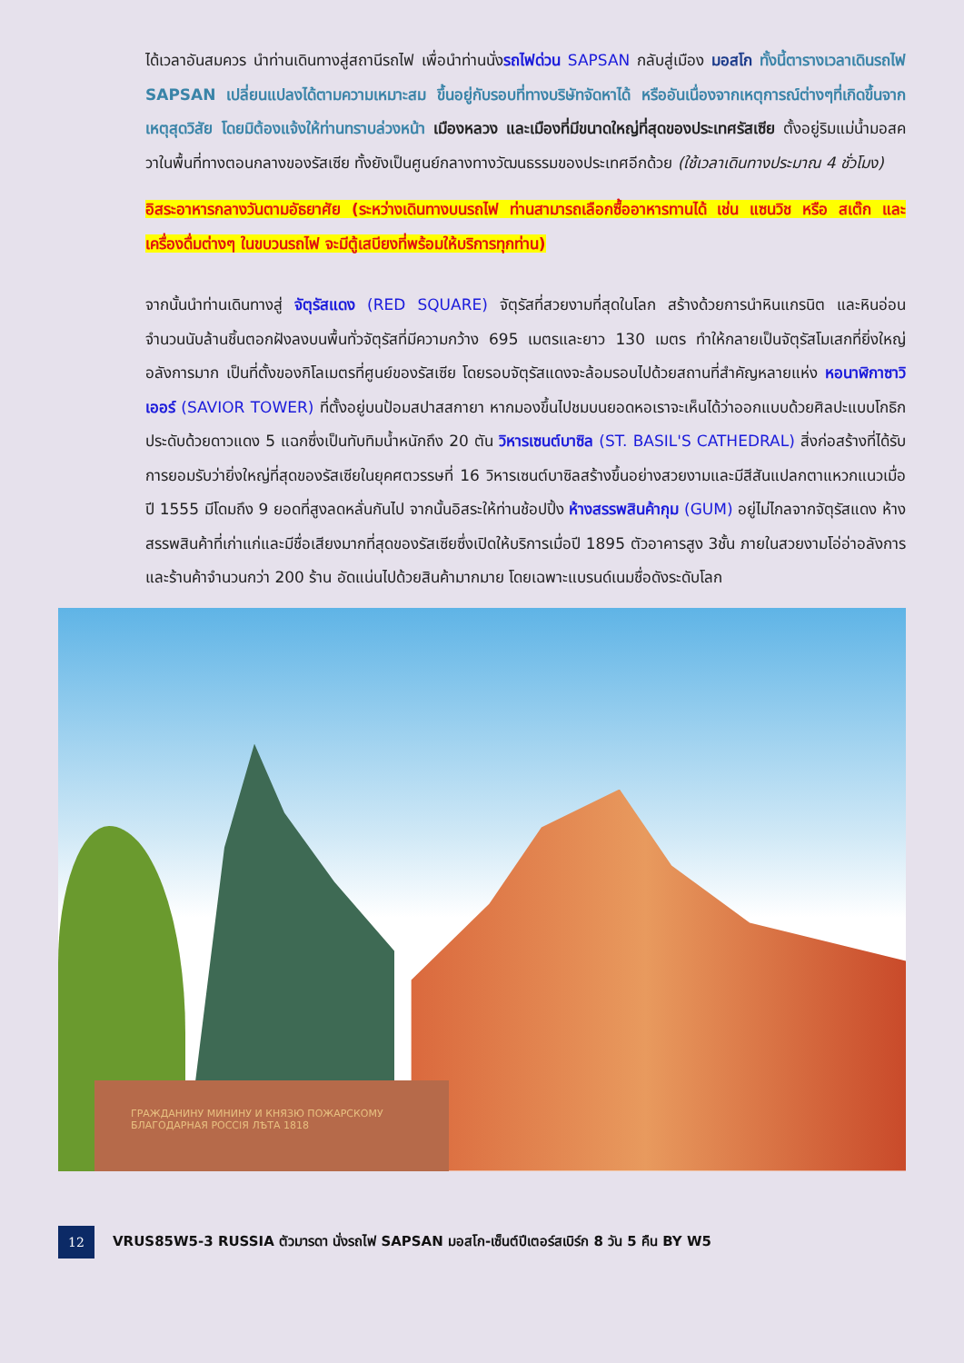ได้เวลาอันสมควร นำท่านเดินทางสู่สถานีรถไฟ เพื่อนำท่านนั่งรถไฟด่วน SAPSAN กลับสู่เมือง มอสโก ทั้งนี้ตารางเวลาเดินรถไฟ SAPSAN เปลี่ยนแปลงได้ตามความเหมาะสม ขึ้นอยู่กับรอบที่ทางบริษัทจัดหาได้ หรืออันเนื่องจากเหตุการณ์ต่างๆที่เกิดขึ้นจากเหตุสุดวิสัย โดยมิต้องแจ้งให้ท่านทราบล่วงหน้า เมืองหลวง และเมืองที่มีขนาดใหญ่ที่สุดของประเทศรัสเซีย ตั้งอยู่ริมแม่น้ำมอสควาในพื้นที่ทางตอนกลางของรัสเซีย ทั้งยังเป็นศูนย์กลางทางวัฒนธรรมของประเทศอีกด้วย (ใช้เวลาเดินทางประมาณ 4 ชั่วโมง)
อิสระอาหารกลางวันตามอัธยาศัย (ระหว่างเดินทางบนรถไฟ ท่านสามารถเลือกซื้ออาหารทานได้ เช่น แซนวิช หรือ สเต๊ก และเครื่องดื่มต่างๆ ในขบวนรถไฟ จะมีตู้เสบียงที่พร้อมให้บริการทุกท่าน)
จากนั้นนำท่านเดินทางสู่ จัตุรัสแดง (RED SQUARE) จัตุรัสที่สวยงามที่สุดในโลก สร้างด้วยการนำหินแกรนิต และหินอ่อนจำนวนนับล้านชิ้นตอกฝังลงบนพื้นทั่วจัตุรัสที่มีความกว้าง 695 เมตรและยาว 130 เมตร ทำให้กลายเป็นจัตุรัสโมเสกที่ยิ่งใหญ่อลังการมาก เป็นที่ตั้งของกิโลเมตรที่ศูนย์ของรัสเซีย โดยรอบจัตุรัสแดงจะล้อมรอบไปด้วยสถานที่สำคัญหลายแห่ง หอนาฬิกาซาวิเออร์ (SAVIOR TOWER) ที่ตั้งอยู่บนป้อมสปาสสกายา หากมองขึ้นไปชมบนยอดหอเราจะเห็นได้ว่าออกแบบด้วยศิลปะแบบโกธิก ประดับด้วยดาวแดง 5 แฉกซึ่งเป็นทับทิมน้ำหนักถึง 20 ตัน วิหารเซนต์บาซิล (ST. BASIL'S CATHEDRAL) สิ่งก่อสร้างที่ได้รับการยอมรับว่ายิ่งใหญ่ที่สุดของรัสเซียในยุคศตวรรษที่ 16 วิหารเซนต์บาซิลสร้างขึ้นอย่างสวยงามและมีสีสันแปลกตาแหวกแนวเมื่อปี 1555 มีโดมถึง 9 ยอดที่สูงลดหลั่นกันไป จากนั้นอิสระให้ท่านช้อปปิ้ง ห้างสรรพสินค้ากุม (GUM) อยู่ไม่ไกลจากจัตุรัสแดง ห้างสรรพสินค้าที่เก่าแก่และมีชื่อเสียงมากที่สุดของรัสเซียซึ่งเปิดให้บริการเมื่อปี 1895 ตัวอาคารสูง 3ชั้น ภายในสวยงามโอ่อ่าอลังการ และร้านค้าจำนวนกว่า 200 ร้าน อัดแน่นไปด้วยสินค้ามากมาย โดยเฉพาะแบรนด์เนมชื่อดังระดับโลก
ГРАЖДАНИНУ МИНИНУ И КНЯЗЮ ПОЖАРСКОМУ
БЛАГОДАРНАЯ РОССІЯ ЛѢТА 1818
12
VRUS85W5-3 RUSSIA ตัวมารดา นั่งรถไฟ SAPSAN มอสโก-เซ็นต์ปีเตอร์สเบิร์ก 8 วัน 5 คืน BY W5